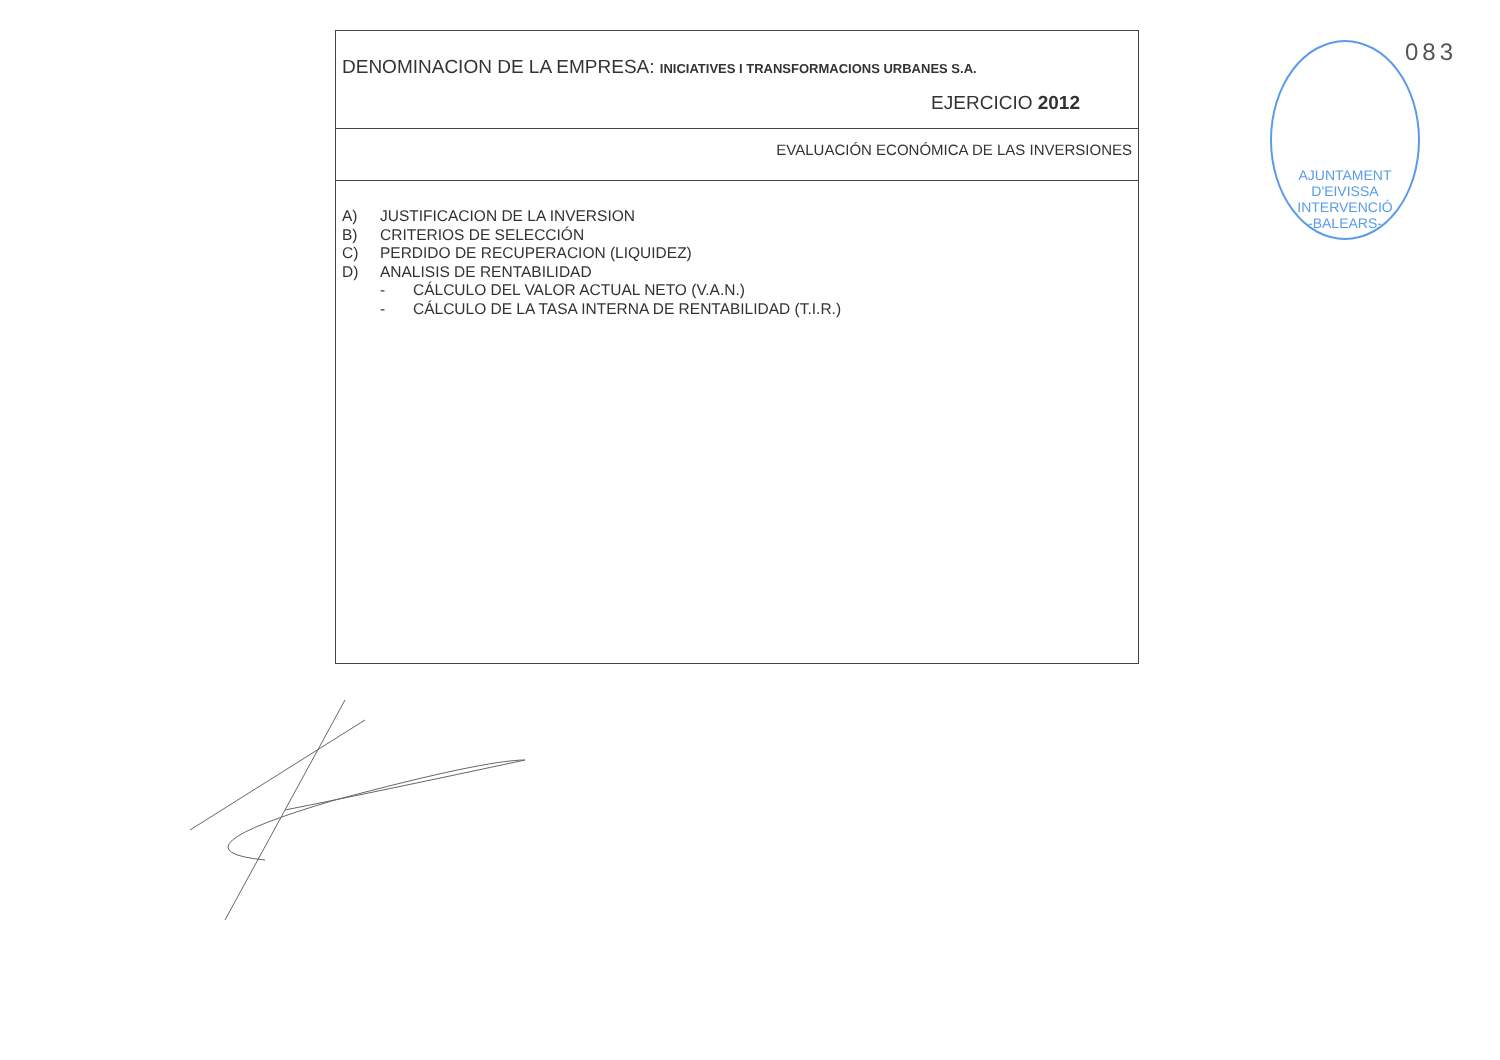DENOMINACION DE LA EMPRESA: INICIATIVES I TRANSFORMACIONS URBANES S.A.
EJERCICIO 2012
EVALUACIÓN ECONÓMICA DE LAS INVERSIONES
A) JUSTIFICACION DE LA INVERSION
B) CRITERIOS DE SELECCIÓN
C) PERDIDO DE RECUPERACION (LIQUIDEZ)
D) ANALISIS DE RENTABILIDAD
- CÁLCULO DEL VALOR ACTUAL NETO (V.A.N.)
- CÁLCULO DE LA TASA INTERNA DE RENTABILIDAD (T.I.R.)
AJUNTAMENT D'EIVISSA
INTERVENCIÓ
-BALEARS-
083